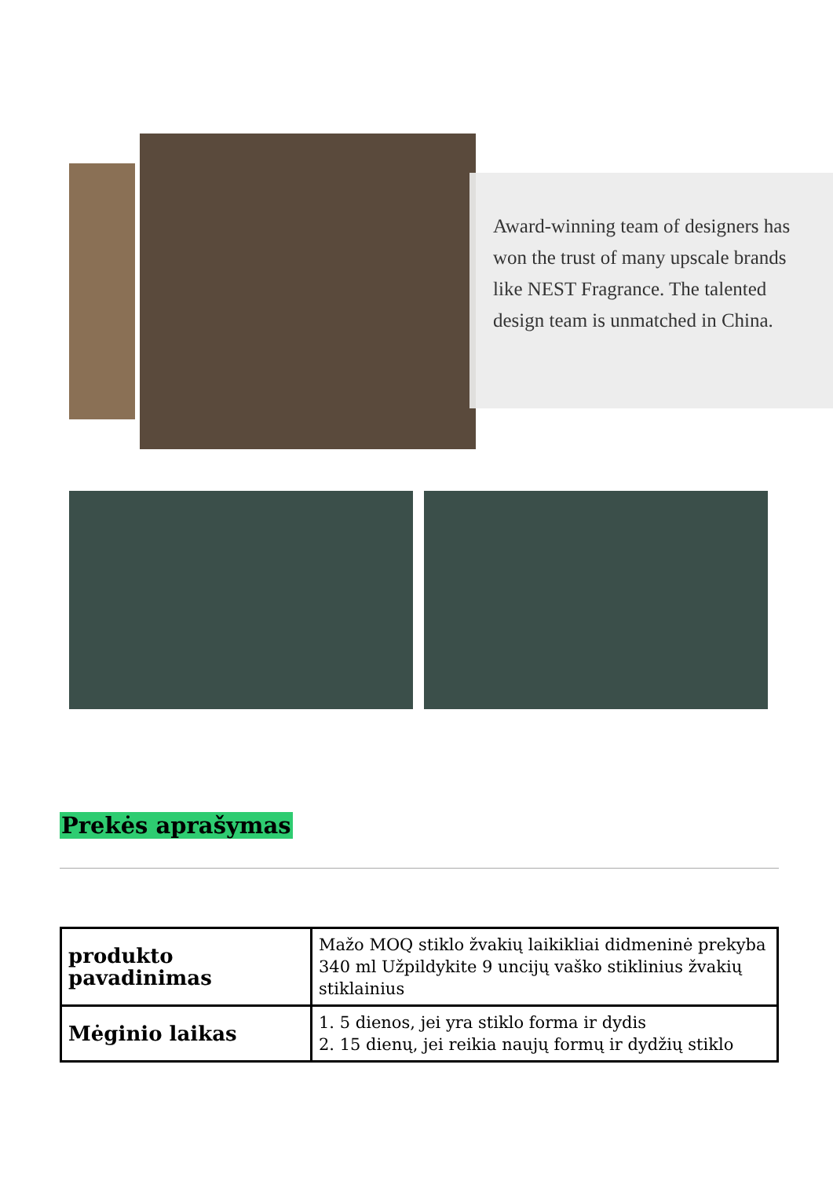Award-winning team of designers has won the trust of many upscale brands like NEST Fragrance. The talented design team is unmatched in China.
Prekės aprašymas
| produkto pavadinimas | Mažo MOQ stiklo žvakių laikikliai didmeninė prekyba 340 ml Užpildykite 9 uncijų vaško stiklinius žvakių stiklainius |
| Mėginio laikas | 1. 5 dienos, jei yra stiklo forma ir dydis 2. 15 dienų, jei reikia naujų formų ir dydžių stiklo |